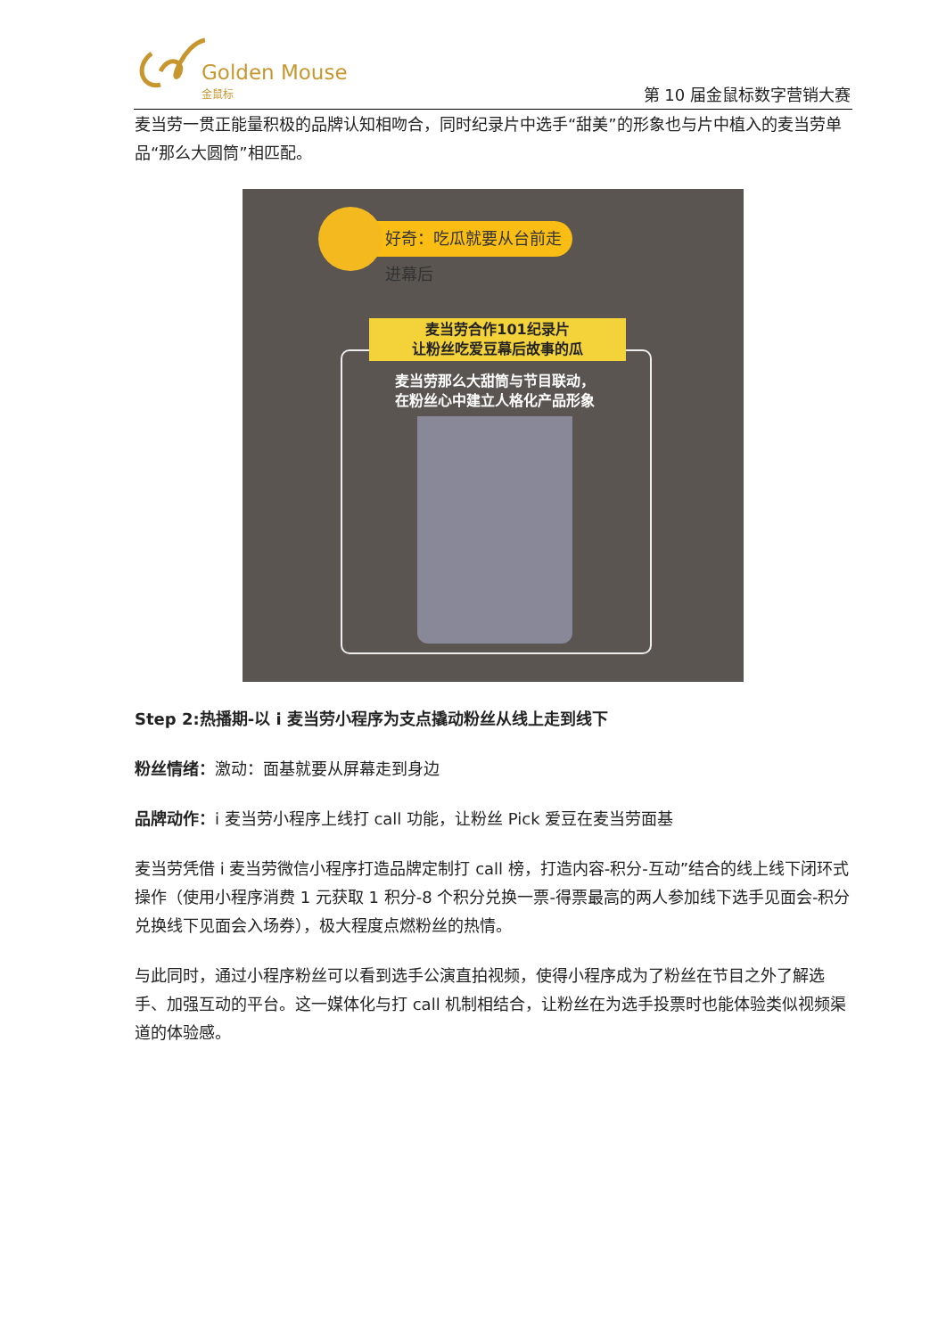Golden Mouse
金鼠标
第 10 届金鼠标数字营销大赛
麦当劳一贯正能量积极的品牌认知相吻合，同时纪录片中选手“甜美”的形象也与片中植入的麦当劳单品“那么大圆筒”相匹配。
好奇：吃瓜就要从台前走进幕后
麦当劳合作101纪录片
让粉丝吃爱豆幕后故事的瓜
麦当劳那么大甜筒与节目联动，
在粉丝心中建立人格化产品形象
Step 2:热播期-以 i 麦当劳小程序为支点撬动粉丝从线上走到线下
粉丝情绪：激动：面基就要从屏幕走到身边
品牌动作：i 麦当劳小程序上线打 call 功能，让粉丝 Pick 爱豆在麦当劳面基
麦当劳凭借 i 麦当劳微信小程序打造品牌定制打 call 榜，打造内容-积分-互动”结合的线上线下闭环式操作（使用小程序消费 1 元获取 1 积分-8 个积分兑换一票-得票最高的两人参加线下选手见面会-积分兑换线下见面会入场券），极大程度点燃粉丝的热情。
与此同时，通过小程序粉丝可以看到选手公演直拍视频，使得小程序成为了粉丝在节目之外了解选手、加强互动的平台。这一媒体化与打 call 机制相结合，让粉丝在为选手投票时也能体验类似视频渠道的体验感。